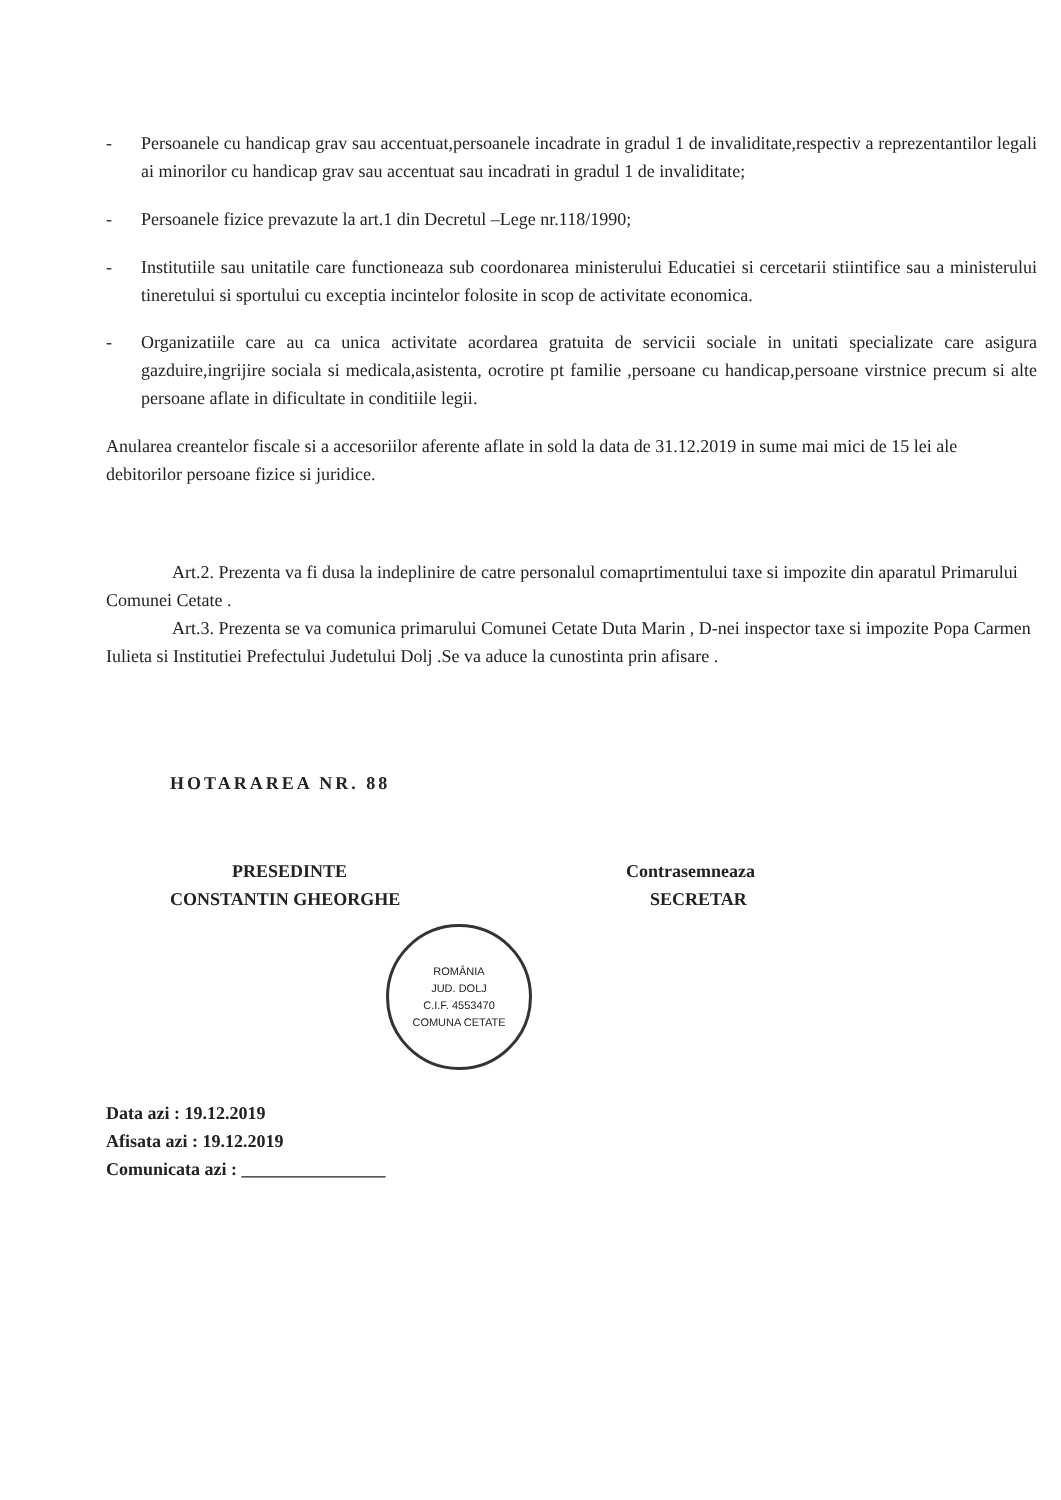- Persoanele cu handicap grav sau accentuat,persoanele incadrate in gradul 1 de invaliditate,respectiv a reprezentantilor legali ai minorilor cu handicap grav sau accentuat sau incadrati in gradul 1 de invaliditate;
- Persoanele fizice prevazute la art.1 din Decretul –Lege nr.118/1990;
- Institutiile sau unitatile care functioneaza sub coordonarea ministerului Educatiei si cercetarii stiintifice sau a ministerului tineretului si sportului cu exceptia incintelor folosite in scop de activitate economica.
- Organizatiile care au ca unica activitate acordarea gratuita de servicii sociale in unitati specializate care asigura gazduire,ingrijire sociala si medicala,asistenta, ocrotire pt familie ,persoane cu handicap,persoane virstnice precum si alte persoane aflate in dificultate in conditiile legii.
Anularea creantelor fiscale si a accesoriilor aferente aflate in sold la data de 31.12.2019 in sume mai mici de 15 lei ale debitorilor persoane fizice si juridice.
Art.2. Prezenta va fi dusa la indeplinire de catre personalul comaprtimentului taxe si impozite din aparatul Primarului Comunei Cetate .
Art.3. Prezenta se va comunica primarului Comunei Cetate Duta Marin , D-nei inspector taxe si impozite Popa Carmen Iulieta si Institutiei Prefectului Judetului Dolj .Se va aduce la cunostinta prin afisare .
HOTARAREA NR. 88
PRESEDINTE
CONSTANTIN GHEORGHE
ROMÂNIA
JUD. DOLJ
C.I.F. 4553470
COMUNA CETATE
Contrasemneaza
SECRETAR
Data azi : 19.12.2019
Afisata azi : 19.12.2019
Comunicata azi : ________________